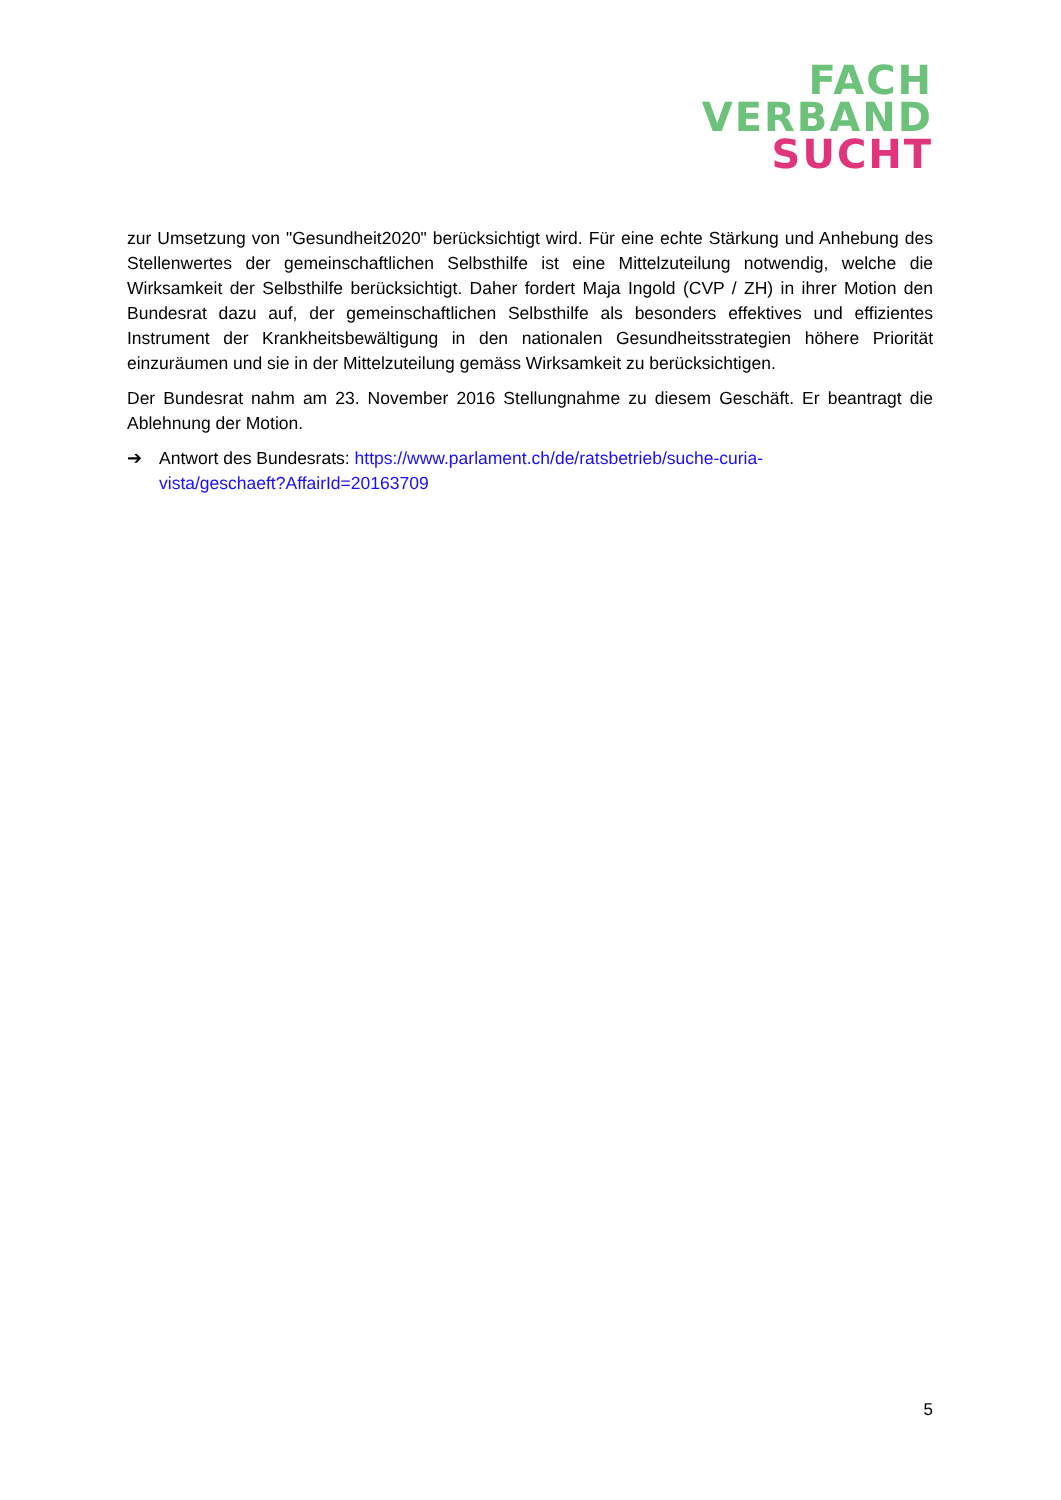FACH
VERBAND
SUCHT
zur Umsetzung von "Gesundheit2020" berücksichtigt wird. Für eine echte Stärkung und Anhebung des Stellenwertes der gemeinschaftlichen Selbsthilfe ist eine Mittelzuteilung notwendig, welche die Wirksamkeit der Selbsthilfe berücksichtigt. Daher fordert Maja Ingold (CVP / ZH) in ihrer Motion den Bundesrat dazu auf, der gemeinschaftlichen Selbsthilfe als besonders effektives und effizientes Instrument der Krankheitsbewältigung in den nationalen Gesundheitsstrategien höhere Priorität einzuräumen und sie in der Mittelzuteilung gemäss Wirksamkeit zu berücksichtigen.
Der Bundesrat nahm am 23. November 2016 Stellungnahme zu diesem Geschäft. Er beantragt die Ablehnung der Motion.
➔ Antwort des Bundesrats: https://www.parlament.ch/de/ratsbetrieb/suche-curia-
vista/geschaeft?AffairId=20163709
5